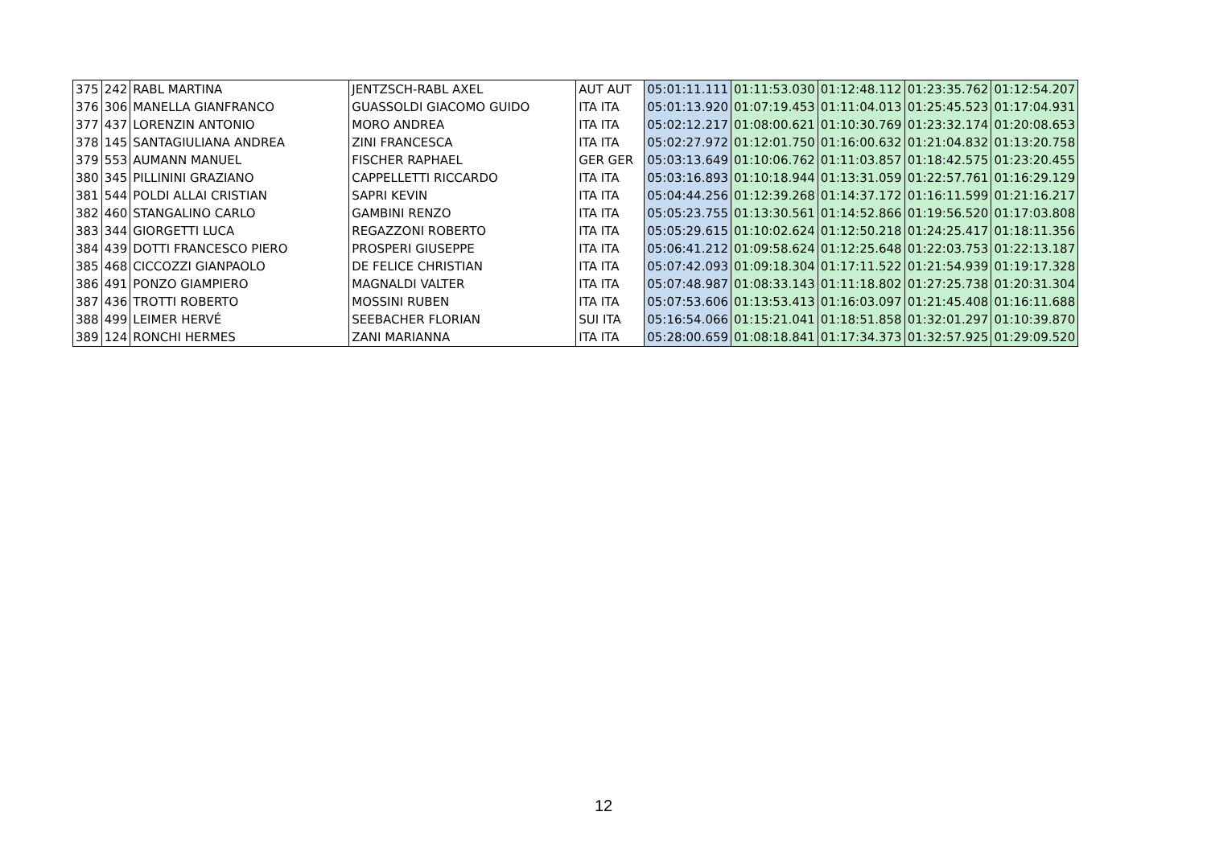| 375 | 242 | RABL MARTINA | JENTZSCH-RABL AXEL | AUT AUT | 05:01:11.111 | 01:11:53.030 | 01:12:48.112 | 01:23:35.762 | 01:12:54.207 |
| 376 | 306 | MANELLA GIANFRANCO | GUASSOLDI GIACOMO GUIDO | ITA ITA | 05:01:13.920 | 01:07:19.453 | 01:11:04.013 | 01:25:45.523 | 01:17:04.931 |
| 377 | 437 | LORENZIN ANTONIO | MORO ANDREA | ITA ITA | 05:02:12.217 | 01:08:00.621 | 01:10:30.769 | 01:23:32.174 | 01:20:08.653 |
| 378 | 145 | SANTAGIULIANA ANDREA | ZINI FRANCESCA | ITA ITA | 05:02:27.972 | 01:12:01.750 | 01:16:00.632 | 01:21:04.832 | 01:13:20.758 |
| 379 | 553 | AUMANN MANUEL | FISCHER RAPHAEL | GER GER | 05:03:13.649 | 01:10:06.762 | 01:11:03.857 | 01:18:42.575 | 01:23:20.455 |
| 380 | 345 | PILLININI GRAZIANO | CAPPELLETTI RICCARDO | ITA ITA | 05:03:16.893 | 01:10:18.944 | 01:13:31.059 | 01:22:57.761 | 01:16:29.129 |
| 381 | 544 | POLDI ALLAI CRISTIAN | SAPRI KEVIN | ITA ITA | 05:04:44.256 | 01:12:39.268 | 01:14:37.172 | 01:16:11.599 | 01:21:16.217 |
| 382 | 460 | STANGALINO CARLO | GAMBINI RENZO | ITA ITA | 05:05:23.755 | 01:13:30.561 | 01:14:52.866 | 01:19:56.520 | 01:17:03.808 |
| 383 | 344 | GIORGETTI LUCA | REGAZZONI ROBERTO | ITA ITA | 05:05:29.615 | 01:10:02.624 | 01:12:50.218 | 01:24:25.417 | 01:18:11.356 |
| 384 | 439 | DOTTI FRANCESCO PIERO | PROSPERI GIUSEPPE | ITA ITA | 05:06:41.212 | 01:09:58.624 | 01:12:25.648 | 01:22:03.753 | 01:22:13.187 |
| 385 | 468 | CICCOZZI GIANPAOLO | DE FELICE CHRISTIAN | ITA ITA | 05:07:42.093 | 01:09:18.304 | 01:17:11.522 | 01:21:54.939 | 01:19:17.328 |
| 386 | 491 | PONZO GIAMPIERO | MAGNALDI VALTER | ITA ITA | 05:07:48.987 | 01:08:33.143 | 01:11:18.802 | 01:27:25.738 | 01:20:31.304 |
| 387 | 436 | TROTTI ROBERTO | MOSSINI RUBEN | ITA ITA | 05:07:53.606 | 01:13:53.413 | 01:16:03.097 | 01:21:45.408 | 01:16:11.688 |
| 388 | 499 | LEIMER HERVÉ | SEEBACHER FLORIAN | SUI ITA | 05:16:54.066 | 01:15:21.041 | 01:18:51.858 | 01:32:01.297 | 01:10:39.870 |
| 389 | 124 | RONCHI HERMES | ZANI MARIANNA | ITA ITA | 05:28:00.659 | 01:08:18.841 | 01:17:34.373 | 01:32:57.925 | 01:29:09.520 |
12